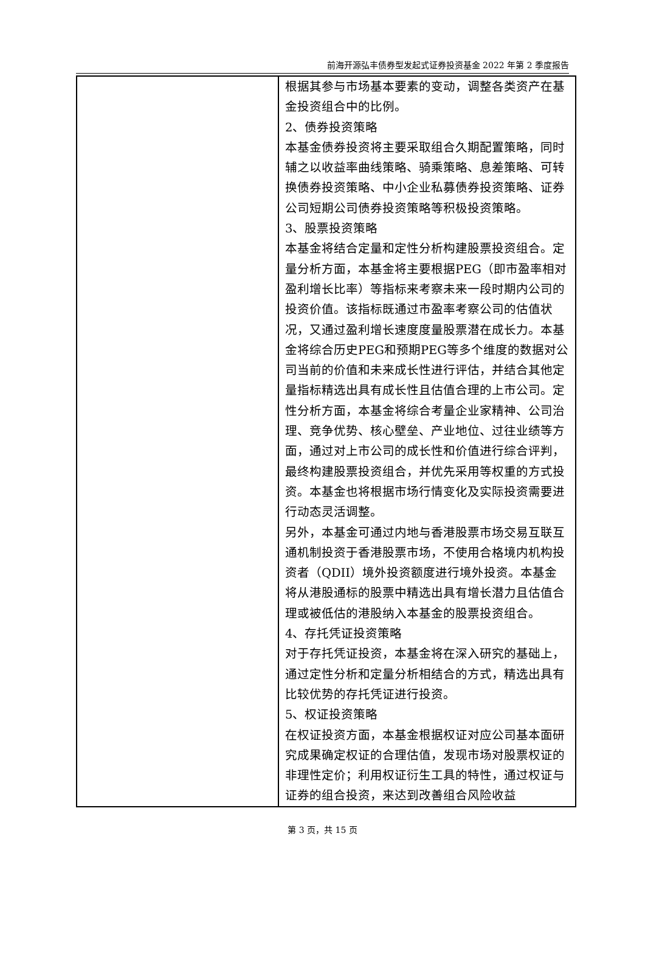前海开源弘丰债券型发起式证券投资基金 2022 年第 2 季度报告
| | 根据其参与市场基本要素的变动，调整各类资产在基金投资组合中的比例。 2、债券投资策略 本基金债券投资将主要采取组合久期配置策略，同时辅之以收益率曲线策略、骑乘策略、息差策略、可转换债券投资策略、中小企业私募债券投资策略、证券公司短期公司债券投资策略等积极投资策略。 3、股票投资策略 本基金将结合定量和定性分析构建股票投资组合。定量分析方面，本基金将主要根据PEG（即市盈率相对盈利增长比率）等指标来考察未来一段时期内公司的投资价值。该指标既通过市盈率考察公司的估值状况，又通过盈利增长速度度量股票潜在成长力。本基金将综合历史PEG和预期PEG等多个维度的数据对公司当前的价值和未来成长性进行评估，并结合其他定量指标精选出具有成长性且估值合理的上市公司。定性分析方面，本基金将综合考量企业家精神、公司治理、竞争优势、核心壁垒、产业地位、过往业绩等方面，通过对上市公司的成长性和价值进行综合评判，最终构建股票投资组合，并优先采用等权重的方式投资。本基金也将根据市场行情变化及实际投资需要进行动态灵活调整。 另外，本基金可通过内地与香港股票市场交易互联互通机制投资于香港股票市场，不使用合格境内机构投资者（QDII）境外投资额度进行境外投资。本基金将从港股通标的股票中精选出具有增长潜力且估值合理或被低估的港股纳入本基金的股票投资组合。 4、存托凭证投资策略 对于存托凭证投资，本基金将在深入研究的基础上，通过定性分析和定量分析相结合的方式，精选出具有比较优势的存托凭证进行投资。 5、权证投资策略 在权证投资方面，本基金根据权证对应公司基本面研究成果确定权证的合理估值，发现市场对股票权证的非理性定价；利用权证衍生工具的特性，通过权证与证券的组合投资，来达到改善组合风险收益 |
第 3 页，共 15 页